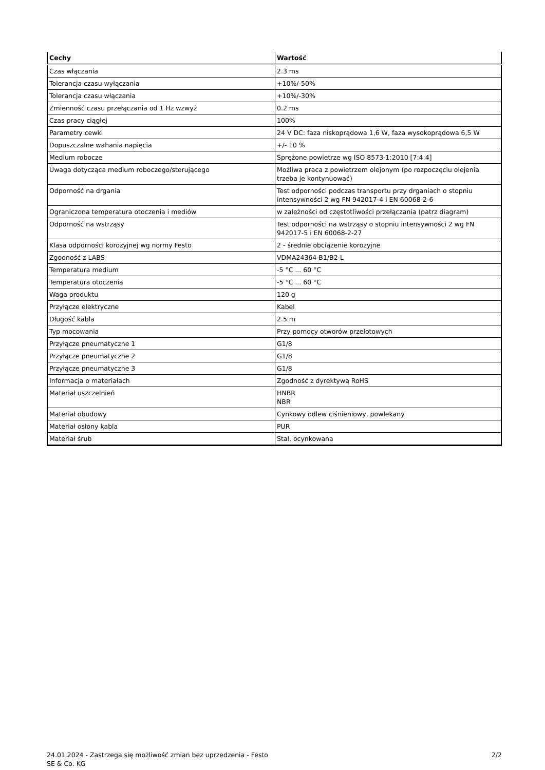| Cechy | Wartość |
| --- | --- |
| Czas włączania | 2.3 ms |
| Tolerancja czasu wyłączania | +10%/-50% |
| Tolerancja czasu włączania | +10%/-30% |
| Zmienność czasu przełączania od 1 Hz wzwyż | 0.2 ms |
| Czas pracy ciągłej | 100% |
| Parametry cewki | 24 V DC: faza niskoprądowa 1,6 W, faza wysokoprądowa 6,5 W |
| Dopuszczalne wahania napięcia | +/- 10 % |
| Medium robocze | Sprężone powietrze wg ISO 8573-1:2010 [7:4:4] |
| Uwaga dotycząca medium roboczego/sterującego | Możliwa praca z powietrzem olejonym (po rozpoczęciu olejenia trzeba je kontynuować) |
| Odporność na drgania | Test odporności podczas transportu przy drganiach o stopniu intensywności 2 wg FN 942017-4 i EN 60068-2-6 |
| Ograniczona temperatura otoczenia i mediów | w zależności od częstotliwości przełączania (patrz diagram) |
| Odporność na wstrząsy | Test odporności na wstrząsy o stopniu intensywności 2 wg FN 942017-5 i EN 60068-2-27 |
| Klasa odporności korozyjnej wg normy Festo | 2 - średnie obciążenie korozyjne |
| Zgodność z LABS | VDMA24364-B1/B2-L |
| Temperatura medium | -5 °C ... 60 °C |
| Temperatura otoczenia | -5 °C ... 60 °C |
| Waga produktu | 120 g |
| Przyłącze elektryczne | Kabel |
| Długość kabla | 2.5 m |
| Typ mocowania | Przy pomocy otworów przelotowych |
| Przyłącze pneumatyczne 1 | G1/8 |
| Przyłącze pneumatyczne 2 | G1/8 |
| Przyłącze pneumatyczne 3 | G1/8 |
| Informacja o materiałach | Zgodność z dyrektywą RoHS |
| Materiał uszczelnień | HNBR NBR |
| Materiał obudowy | Cynkowy odlew ciśnieniowy, powlekany |
| Materiał osłony kabla | PUR |
| Materiał śrub | Stal, ocynkowana |
24.01.2024 - Zastrzega się możliwość zmian bez uprzedzenia - Festo SE & Co. KG
2/2